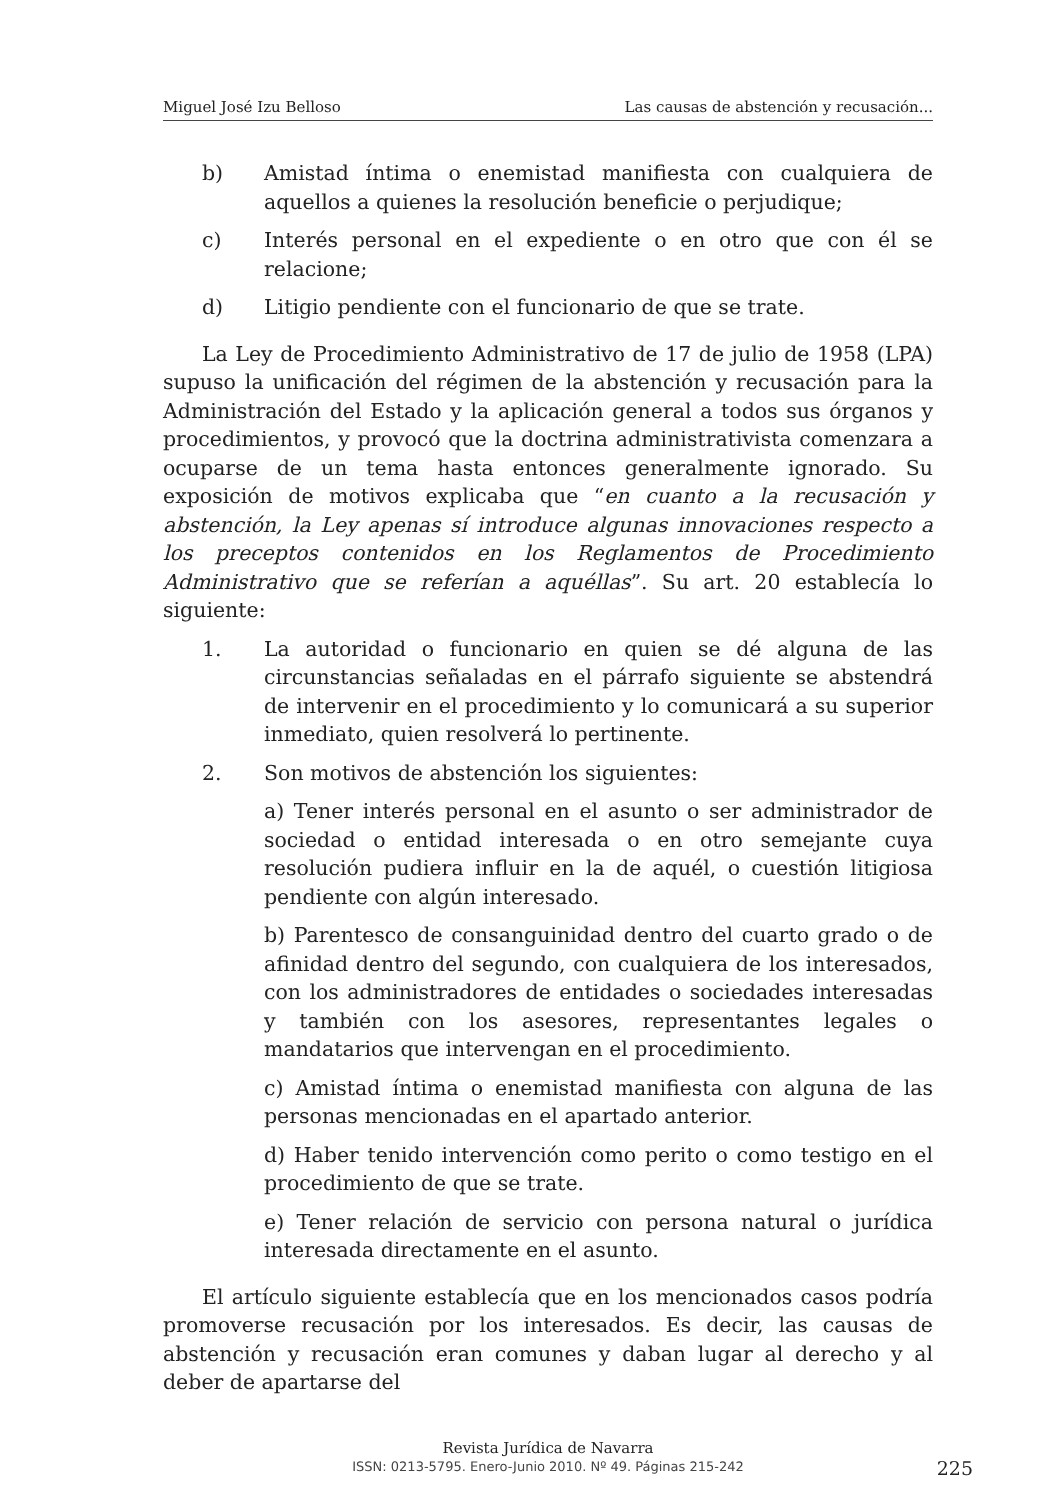Miguel José Izu Belloso Las causas de abstención y recusación...
b) Amistad íntima o enemistad manifiesta con cualquiera de aquellos a quienes la resolución beneficie o perjudique;
c) Interés personal en el expediente o en otro que con él se relacione;
d) Litigio pendiente con el funcionario de que se trate.
La Ley de Procedimiento Administrativo de 17 de julio de 1958 (LPA) supuso la unificación del régimen de la abstención y recusación para la Administración del Estado y la aplicación general a todos sus órganos y procedimientos, y provocó que la doctrina administrativista comenzara a ocuparse de un tema hasta entonces generalmente ignorado. Su exposición de motivos explicaba que “en cuanto a la recusación y abstención, la Ley apenas sí introduce algunas innovaciones respecto a los preceptos contenidos en los Reglamentos de Procedimiento Administrativo que se referían a aquéllas”. Su art. 20 establecía lo siguiente:
1. La autoridad o funcionario en quien se dé alguna de las circunstancias señaladas en el párrafo siguiente se abstendrá de intervenir en el procedimiento y lo comunicará a su superior inmediato, quien resolverá lo pertinente.
2. Son motivos de abstención los siguientes:
a) Tener interés personal en el asunto o ser administrador de sociedad o entidad interesada o en otro semejante cuya resolución pudiera influir en la de aquél, o cuestión litigiosa pendiente con algún interesado.
b) Parentesco de consanguinidad dentro del cuarto grado o de afinidad dentro del segundo, con cualquiera de los interesados, con los administradores de entidades o sociedades interesadas y también con los asesores, representantes legales o mandatarios que intervengan en el procedimiento.
c) Amistad íntima o enemistad manifiesta con alguna de las personas mencionadas en el apartado anterior.
d) Haber tenido intervención como perito o como testigo en el procedimiento de que se trate.
e) Tener relación de servicio con persona natural o jurídica interesada directamente en el asunto.
El artículo siguiente establecía que en los mencionados casos podría promoverse recusación por los interesados. Es decir, las causas de abstención y recusación eran comunes y daban lugar al derecho y al deber de apartarse del
Revista Jurídica de Navarra
ISSN: 0213-5795. Enero-Junio 2010. Nº 49. Páginas 215-242
225